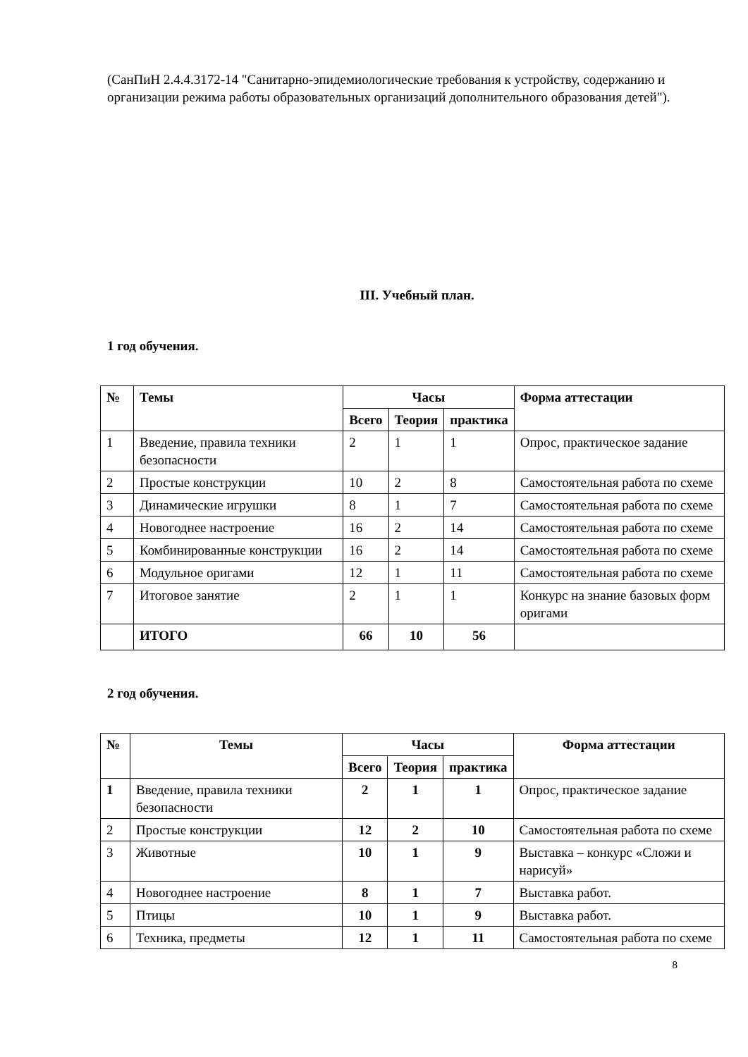(СанПиН 2.4.4.3172-14 "Санитарно-эпидемиологические требования к устройству, содержанию и организации режима работы образовательных организаций дополнительного образования детей").
III. Учебный план.
1 год обучения.
| № | Темы | Часы | | | Форма аттестации |
| --- | --- | --- | --- | --- | --- |
| | | Всего | Теория | практика | |
| 1 | Введение, правила техники безопасности | 2 | 1 | 1 | Опрос, практическое задание |
| 2 | Простые конструкции | 10 | 2 | 8 | Самостоятельная работа по схеме |
| 3 | Динамические игрушки | 8 | 1 | 7 | Самостоятельная работа по схеме |
| 4 | Новогоднее настроение | 16 | 2 | 14 | Самостоятельная работа по схеме |
| 5 | Комбинированные конструкции | 16 | 2 | 14 | Самостоятельная работа по схеме |
| 6 | Модульное оригами | 12 | 1 | 11 | Самостоятельная работа по схеме |
| 7 | Итоговое занятие | 2 | 1 | 1 | Конкурс на знание базовых форм оригами |
| | ИТОГО | 66 | 10 | 56 | |
2 год обучения.
| № | Темы | Часы | | | Форма аттестации |
| --- | --- | --- | --- | --- | --- |
| | | Всего | Теория | практика | |
| 1 | Введение, правила техники безопасности | 2 | 1 | 1 | Опрос, практическое задание |
| 2 | Простые конструкции | 12 | 2 | 10 | Самостоятельная работа по схеме |
| 3 | Животные | 10 | 1 | 9 | Выставка – конкурс «Сложи и нарисуй» |
| 4 | Новогоднее настроение | 8 | 1 | 7 | Выставка работ. |
| 5 | Птицы | 10 | 1 | 9 | Выставка работ. |
| 6 | Техника, предметы | 12 | 1 | 11 | Самостоятельная работа по схеме |
8